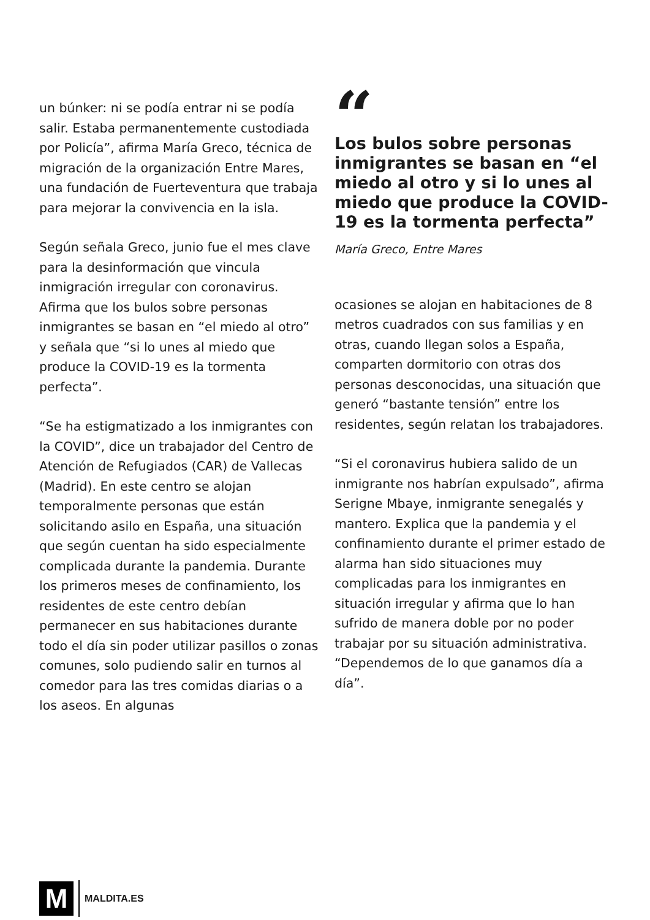un búnker: ni se podía entrar ni se podía salir. Estaba permanentemente custodiada por Policía”, afirma María Greco, técnica de migración de la organización Entre Mares, una fundación de Fuerteventura que trabaja para mejorar la convivencia en la isla.
Según señala Greco, junio fue el mes clave para la desinformación que vincula inmigración irregular con coronavirus. Afirma que los bulos sobre personas inmigrantes se basan en “el miedo al otro” y señala que “si lo unes al miedo que produce la COVID-19 es la tormenta perfecta”.
“Se ha estigmatizado a los inmigrantes con la COVID”, dice un trabajador del Centro de Atención de Refugiados (CAR) de Vallecas (Madrid). En este centro se alojan temporalmente personas que están solicitando asilo en España, una situación que según cuentan ha sido especialmente complicada durante la pandemia. Durante los primeros meses de confinamiento, los residentes de este centro debían permanecer en sus habitaciones durante todo el día sin poder utilizar pasillos o zonas comunes, solo pudiendo salir en turnos al comedor para las tres comidas diarias o a los aseos. En algunas
“
Los bulos sobre personas inmigrantes se basan en “el miedo al otro y si lo unes al miedo que produce la COVID-19 es la tormenta perfecta”
María Greco, Entre Mares
ocasiones se alojan en habitaciones de 8 metros cuadrados con sus familias y en otras, cuando llegan solos a España, comparten dormitorio con otras dos personas desconocidas, una situación que generó “bastante tensión” entre los residentes, según relatan los trabajadores.
“Si el coronavirus hubiera salido de un inmigrante nos habrían expulsado”, afirma Serigne Mbaye, inmigrante senegalés y mantero. Explica que la pandemia y el confinamiento durante el primer estado de alarma han sido situaciones muy complicadas para los inmigrantes en situación irregular y afirma que lo han sufrido de manera doble por no poder trabajar por su situación administrativa. “Dependemos de lo que ganamos día a día”.
M
MALDITA.ES